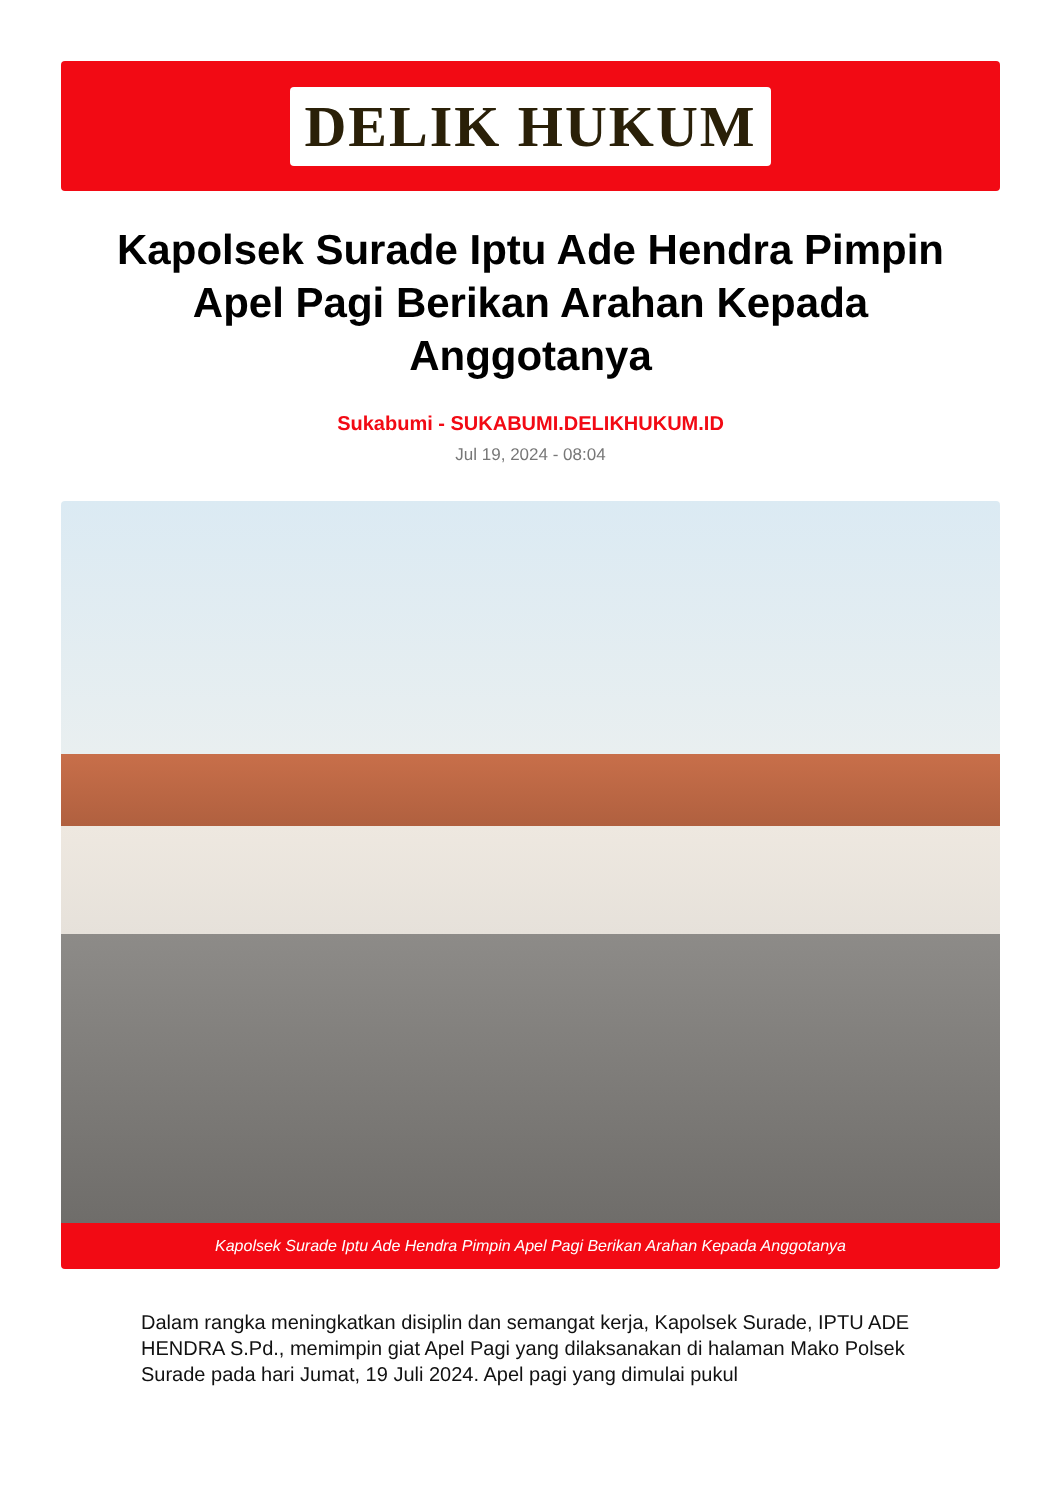DELIK HUKUM
Kapolsek Surade Iptu Ade Hendra Pimpin Apel Pagi Berikan Arahan Kepada Anggotanya
Sukabumi - SUKABUMI.DELIKHUKUM.ID
Jul 19, 2024 - 08:04
Kapolsek Surade Iptu Ade Hendra Pimpin Apel Pagi Berikan Arahan Kepada Anggotanya
Dalam rangka meningkatkan disiplin dan semangat kerja, Kapolsek Surade, IPTU ADE HENDRA S.Pd., memimpin giat Apel Pagi yang dilaksanakan di halaman Mako Polsek Surade pada hari Jumat, 19 Juli 2024. Apel pagi yang dimulai pukul